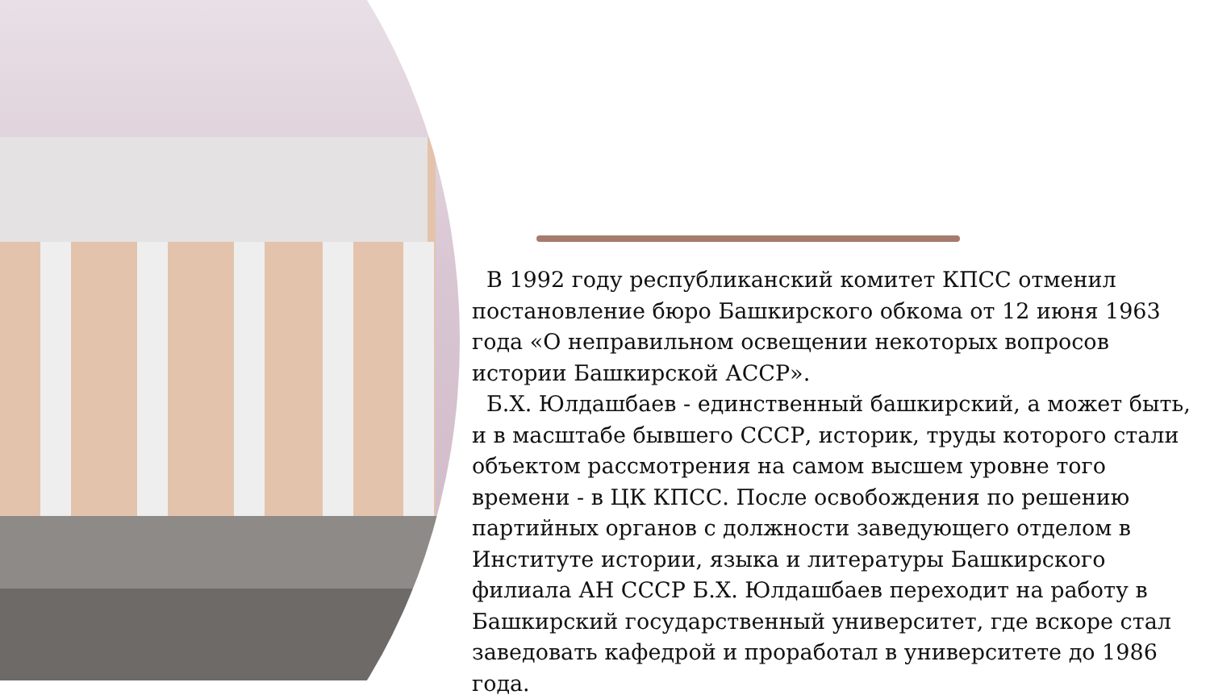В 1992 году республиканский комитет КПСС отменил постановление бюро Башкирского обкома от 12 июня 1963 года «О неправильном освещении некоторых вопросов истории Башкирской АССР».
Б.Х. Юлдашбаев - единственный башкирский, а может быть, и в масштабе бывшего СССР, историк, труды которого стали объектом рассмотрения на самом высшем уровне того времени - в ЦК КПСС. После освобождения по решению партийных органов с должности заведующего отделом в Институте истории, языка и литературы Башкирского филиала АН СССР Б.Х. Юлдашбаев переходит на работу в Башкирский государственный университет, где вскоре стал заведовать кафедрой и проработал в университете до 1986 года.